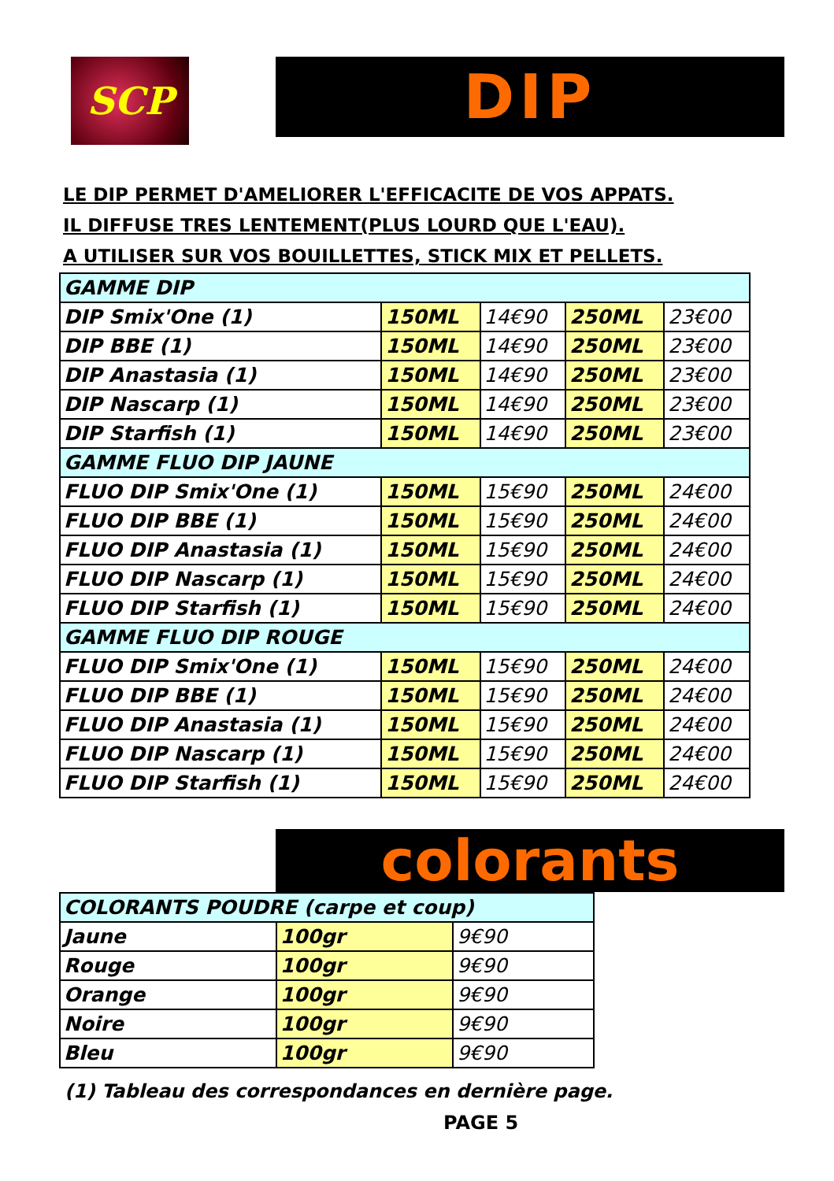SCP DIP
LE DIP PERMET D'AMELIORER L'EFFICACITE DE VOS APPATS.
IL DIFFUSE TRES LENTEMENT(PLUS LOURD QUE L'EAU).
A UTILISER SUR VOS BOUILLETTES, STICK MIX ET PELLETS.
| GAMME DIP | | | | |
| DIP Smix'One (1) | 150ML | 14€90 | 250ML | 23€00 |
| DIP BBE (1) | 150ML | 14€90 | 250ML | 23€00 |
| DIP Anastasia (1) | 150ML | 14€90 | 250ML | 23€00 |
| DIP Nascarp (1) | 150ML | 14€90 | 250ML | 23€00 |
| DIP Starfish (1) | 150ML | 14€90 | 250ML | 23€00 |
| GAMME FLUO DIP JAUNE | | | | |
| FLUO DIP Smix'One (1) | 150ML | 15€90 | 250ML | 24€00 |
| FLUO DIP BBE (1) | 150ML | 15€90 | 250ML | 24€00 |
| FLUO DIP Anastasia (1) | 150ML | 15€90 | 250ML | 24€00 |
| FLUO DIP Nascarp (1) | 150ML | 15€90 | 250ML | 24€00 |
| FLUO DIP Starfish (1) | 150ML | 15€90 | 250ML | 24€00 |
| GAMME FLUO DIP ROUGE | | | | |
| FLUO DIP Smix'One (1) | 150ML | 15€90 | 250ML | 24€00 |
| FLUO DIP BBE (1) | 150ML | 15€90 | 250ML | 24€00 |
| FLUO DIP Anastasia (1) | 150ML | 15€90 | 250ML | 24€00 |
| FLUO DIP Nascarp (1) | 150ML | 15€90 | 250ML | 24€00 |
| FLUO DIP Starfish (1) | 150ML | 15€90 | 250ML | 24€00 |
colorants
| COLORANTS POUDRE (carpe et coup) | | |
| Jaune | 100gr | 9€90 |
| Rouge | 100gr | 9€90 |
| Orange | 100gr | 9€90 |
| Noire | 100gr | 9€90 |
| Bleu | 100gr | 9€90 |
(1) Tableau des correspondances en dernière page.
PAGE 5